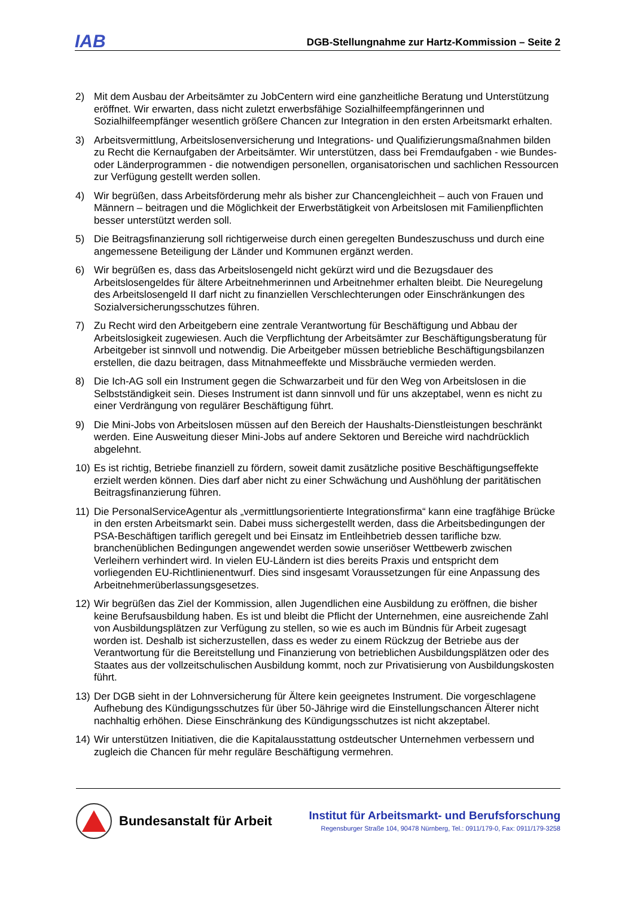IAB
DGB-Stellungnahme zur Hartz-Kommission – Seite 2
2) Mit dem Ausbau der Arbeitsämter zu JobCentern wird eine ganzheitliche Beratung und Unterstützung eröffnet. Wir erwarten, dass nicht zuletzt erwerbsfähige Sozialhilfeempfängerinnen und Sozialhilfeempfänger wesentlich größere Chancen zur Integration in den ersten Arbeitsmarkt erhalten.
3) Arbeitsvermittlung, Arbeitslosenversicherung und Integrations- und Qualifizierungsmaßnahmen bilden zu Recht die Kernaufgaben der Arbeitsämter. Wir unterstützen, dass bei Fremdaufgaben - wie Bundes- oder Länderprogrammen - die notwendigen personellen, organisatorischen und sachlichen Ressourcen zur Verfügung gestellt werden sollen.
4) Wir begrüßen, dass Arbeitsförderung mehr als bisher zur Chancengleichheit – auch von Frauen und Männern – beitragen und die Möglichkeit der Erwerbstätigkeit von Arbeitslosen mit Familienpflichten besser unterstützt werden soll.
5) Die Beitragsfinanzierung soll richtigerweise durch einen geregelten Bundeszuschuss und durch eine angemessene Beteiligung der Länder und Kommunen ergänzt werden.
6) Wir begrüßen es, dass das Arbeitslosengeld nicht gekürzt wird und die Bezugsdauer des Arbeitslosengeldes für ältere Arbeitnehmerinnen und Arbeitnehmer erhalten bleibt. Die Neuregelung des Arbeitslosengeld II darf nicht zu finanziellen Verschlechterungen oder Einschränkungen des Sozialversicherungsschutzes führen.
7) Zu Recht wird den Arbeitgebern eine zentrale Verantwortung für Beschäftigung und Abbau der Arbeitslosigkeit zugewiesen. Auch die Verpflichtung der Arbeitsämter zur Beschäftigungsberatung für Arbeitgeber ist sinnvoll und notwendig. Die Arbeitgeber müssen betriebliche Beschäftigungsbilanzen erstellen, die dazu beitragen, dass Mitnahmeeffekte und Missbräuche vermieden werden.
8) Die Ich-AG soll ein Instrument gegen die Schwarzarbeit und für den Weg von Arbeitslosen in die Selbstständigkeit sein. Dieses Instrument ist dann sinnvoll und für uns akzeptabel, wenn es nicht zu einer Verdrängung von regulärer Beschäftigung führt.
9) Die Mini-Jobs von Arbeitslosen müssen auf den Bereich der Haushalts-Dienstleistungen beschränkt werden. Eine Ausweitung dieser Mini-Jobs auf andere Sektoren und Bereiche wird nachdrücklich abgelehnt.
10) Es ist richtig, Betriebe finanziell zu fördern, soweit damit zusätzliche positive Beschäftigungseffekte erzielt werden können. Dies darf aber nicht zu einer Schwächung und Aushöhlung der paritätischen Beitragsfinanzierung führen.
11) Die PersonalServiceAgentur als „vermittlungsorientierte Integrationsfirma“ kann eine tragfähige Brücke in den ersten Arbeitsmarkt sein. Dabei muss sichergestellt werden, dass die Arbeitsbedingungen der PSA-Beschäftigen tariflich geregelt und bei Einsatz im Entleihbetrieb dessen tarifliche bzw. branchenüblichen Bedingungen angewendet werden sowie unseriöser Wettbewerb zwischen Verleihern verhindert wird. In vielen EU-Ländern ist dies bereits Praxis und entspricht dem vorliegenden EU-Richtlinienentwurf. Dies sind insgesamt Voraussetzungen für eine Anpassung des Arbeitnehmerüberlassungsgesetzes.
12) Wir begrüßen das Ziel der Kommission, allen Jugendlichen eine Ausbildung zu eröffnen, die bisher keine Berufsausbildung haben. Es ist und bleibt die Pflicht der Unternehmen, eine ausreichende Zahl von Ausbildungsplätzen zur Verfügung zu stellen, so wie es auch im Bündnis für Arbeit zugesagt worden ist. Deshalb ist sicherzustellen, dass es weder zu einem Rückzug der Betriebe aus der Verantwortung für die Bereitstellung und Finanzierung von betrieblichen Ausbildungsplätzen oder des Staates aus der vollzeitschulischen Ausbildung kommt, noch zur Privatisierung von Ausbildungskosten führt.
13) Der DGB sieht in der Lohnversicherung für Ältere kein geeignetes Instrument. Die vorgeschlagene Aufhebung des Kündigungsschutzes für über 50-Jährige wird die Einstellungschancen Älterer nicht nachhaltig erhöhen. Diese Einschränkung des Kündigungsschutzes ist nicht akzeptabel.
14) Wir unterstützen Initiativen, die die Kapitalausstattung ostdeutscher Unternehmen verbessern und zugleich die Chancen für mehr reguläre Beschäftigung vermehren.
Bundesanstalt für Arbeit
Institut für Arbeitsmarkt- und Berufsforschung
Regensburger Straße 104, 90478 Nürnberg, Tel.: 0911/179-0, Fax: 0911/179-3258